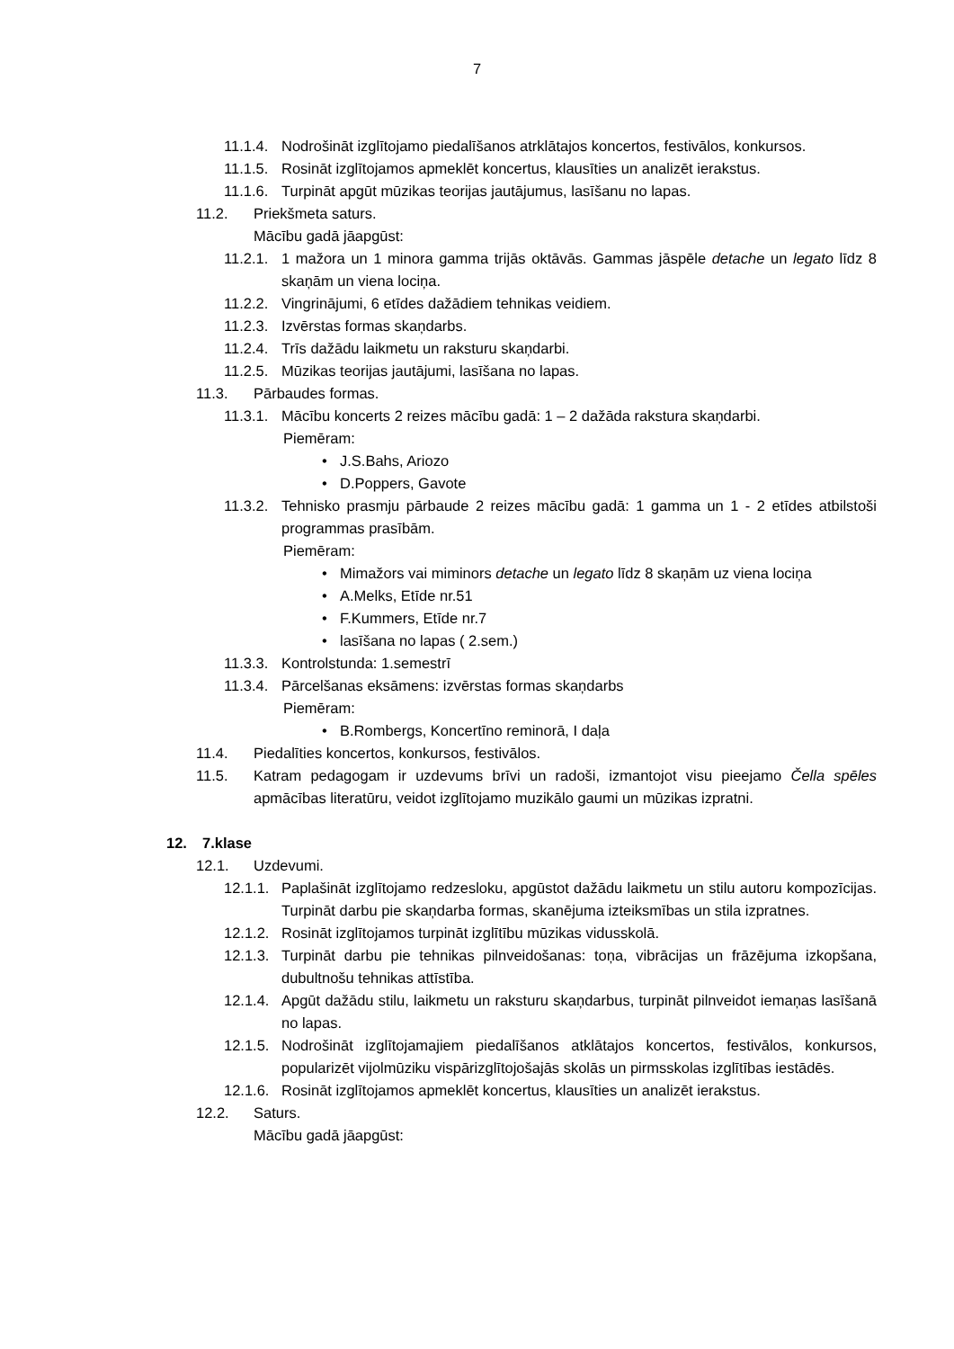7
11.1.4. Nodrošināt izglītojamo piedalīšanos atrklātajos koncertos, festivālos, konkursos.
11.1.5. Rosināt izglītojamos apmeklēt koncertus, klausīties un analizēt ierakstus.
11.1.6. Turpināt apgūt mūzikas teorijas jautājumus, lasīšanu no lapas.
11.2. Priekšmeta saturs.
Mācību gadā jāapgūst:
11.2.1. 1 mažora un 1 minora gamma trijās oktāvās. Gammas jāspēle detache un legato līdz 8 skaņām un viena lociņa.
11.2.2. Vingrinājumi, 6 etīdes dažādiem tehnikas veidiem.
11.2.3. Izvērstas formas skaņdarbs.
11.2.4. Trīs dažādu laikmetu un raksturu skaņdarbi.
11.2.5. Mūzikas teorijas jautājumi, lasīšana no lapas.
11.3. Pārbaudes formas.
11.3.1. Mācību koncerts 2 reizes mācību gadā: 1 – 2 dažāda rakstura skaņdarbi.
Piemēram:
• J.S.Bahs, Ariozo
• D.Poppers, Gavote
11.3.2. Tehnisko prasmju pārbaude 2 reizes mācību gadā: 1 gamma un 1 - 2 etīdes atbilstoši programmas prasībām.
Piemēram:
• Mimažors vai miminors detache un legato līdz 8 skaņām uz viena lociņa
• A.Melks, Etīde nr.51
• F.Kummers, Etīde nr.7
• lasīšana no lapas ( 2.sem.)
11.3.3. Kontrolstunda: 1.semestrī
11.3.4. Pārcelšanas eksāmens: izvērstas formas skaņdarbs
Piemēram:
• B.Rombergs, Koncertīno reminorā, I daļa
11.4. Piedalīties koncertos, konkursos, festivālos.
11.5. Katram pedagogam ir uzdevums brīvi un radoši, izmantojot visu pieejamo Čella spēles apmācības literatūru, veidot izglītojamo muzikālo gaumi un mūzikas izpratni.
12. 7.klase
12.1. Uzdevumi.
12.1.1. Paplašināt izglītojamo redzesloku, apgūstot dažādu laikmetu un stilu autoru kompozīcijas. Turpināt darbu pie skaņdarba formas, skanējuma izteiksmības un stila izpratnes.
12.1.2. Rosināt izglītojamos turpināt izglītību mūzikas vidusskolā.
12.1.3. Turpināt darbu pie tehnikas pilnveidošanas: toņa, vibrācijas un frāzējuma izkopšana, dubultnošu tehnikas attīstība.
12.1.4. Apgūt dažādu stilu, laikmetu un raksturu skaņdarbus, turpināt pilnveidot iemaņas lasīšanā no lapas.
12.1.5. Nodrošināt izglītojamajiem piedalīšanos atklātajos koncertos, festivālos, konkursos, popularizēt vijolmūziku vispārizglītojošajās skolās un pirmsskolas izglītības iestādēs.
12.1.6. Rosināt izglītojamos apmeklēt koncertus, klausīties un analizēt ierakstus.
12.2. Saturs.
Mācību gadā jāapgūst: